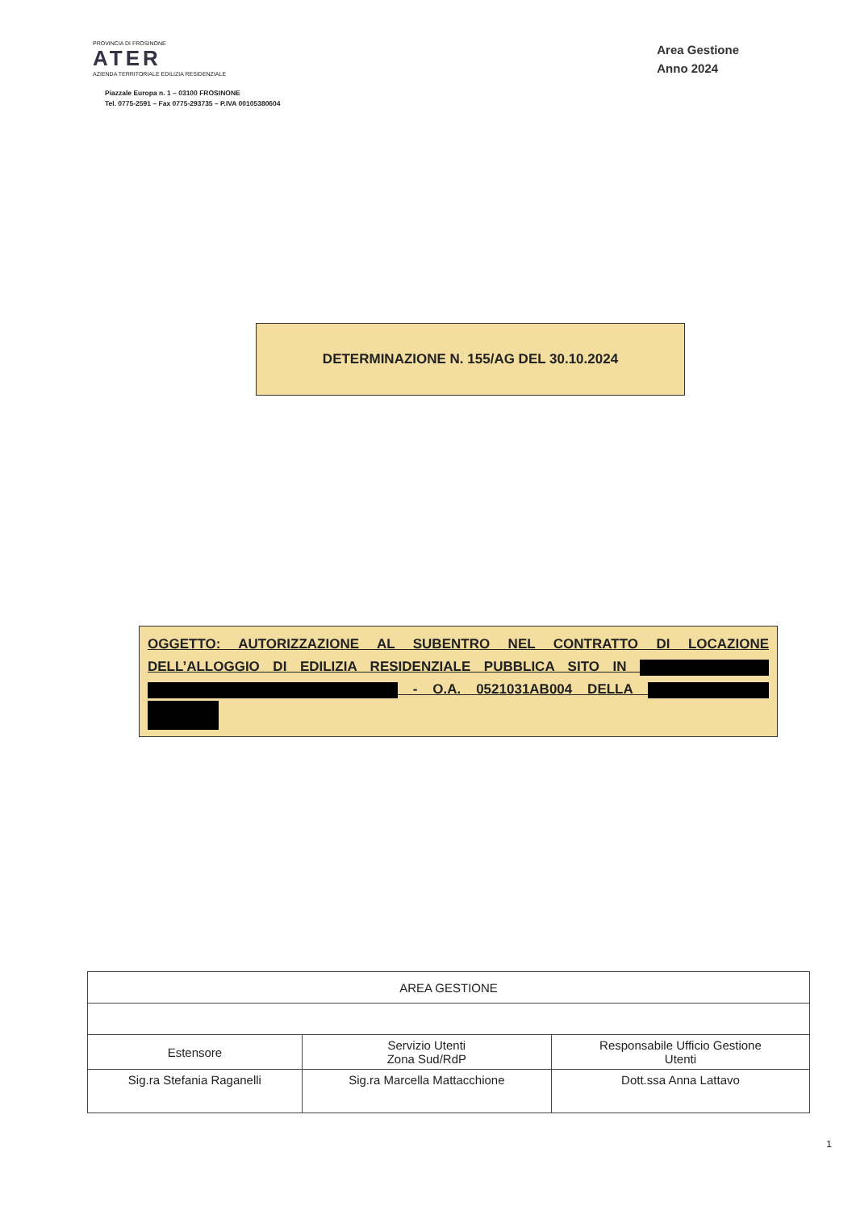PROVINCIA DI FROSINONE
ATER
AZIENDA TERRITORIALE EDILIZIA RESIDENZIALE
Piazzale Europa n. 1 – 03100 FROSINONE
Tel. 0775-2591 – Fax 0775-293735 – P.IVA 00105380604
Area Gestione
Anno 2024
DETERMINAZIONE N. 155/AG DEL 30.10.2024
OGGETTO: AUTORIZZAZIONE AL SUBENTRO NEL CONTRATTO DI LOCAZIONE DELL’ALLOGGIO DI EDILIZIA RESIDENZIALE PUBBLICA SITO IN - O.A. 0521031AB004 DELLA
| AREA GESTIONE | | |
| Estensore | Servizio Utenti Zona Sud/RdP | Responsabile Ufficio Gestione Utenti |
| Sig.ra Stefania Raganelli | Sig.ra Marcella Mattacchione | Dott.ssa Anna Lattavo |
1